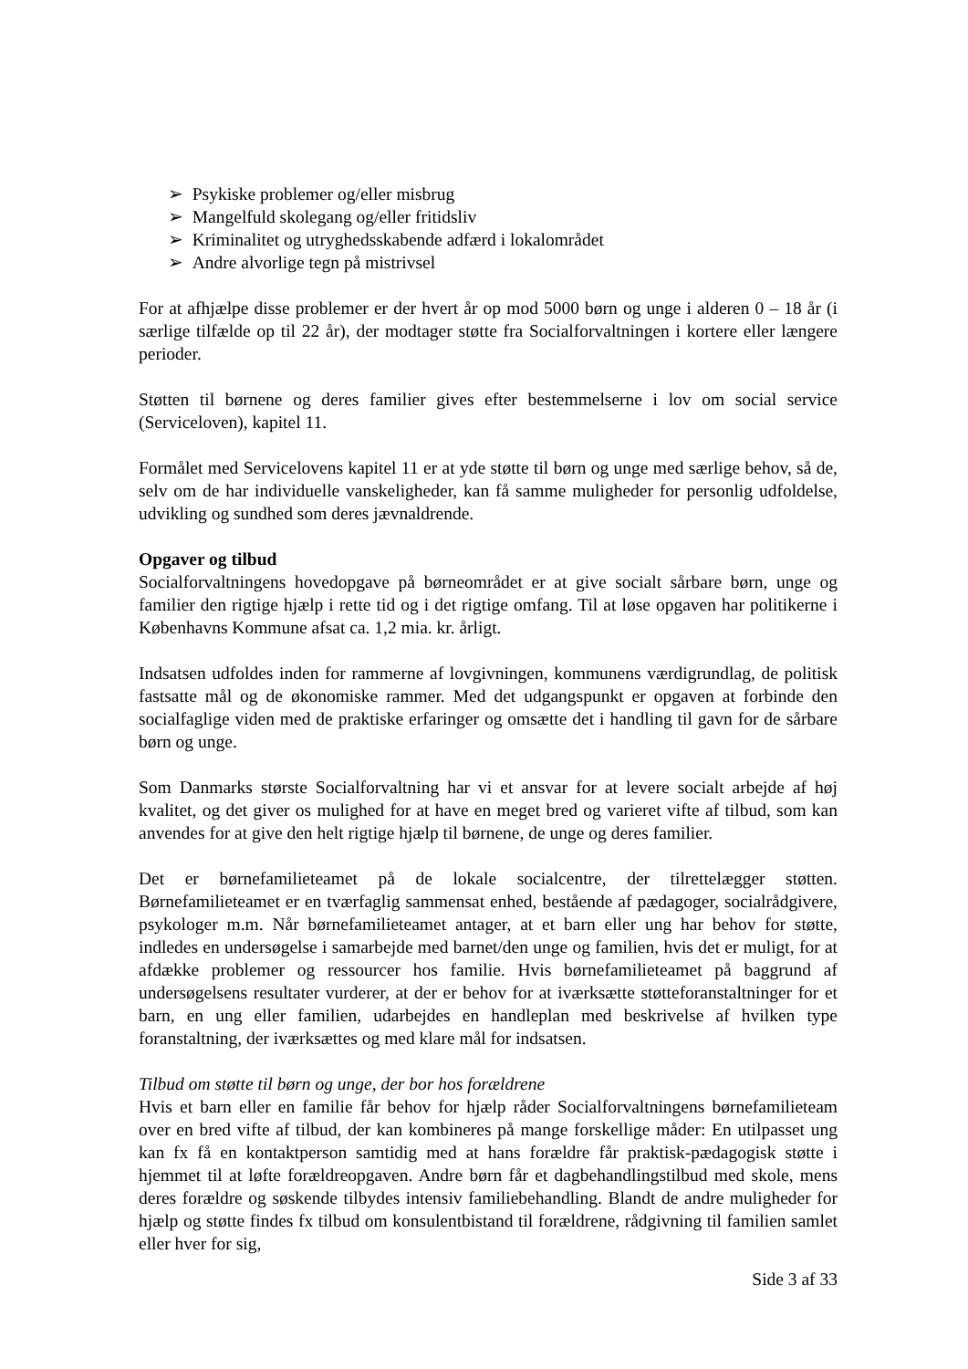➢ Psykiske problemer og/eller misbrug
➢ Mangelfuld skolegang og/eller fritidsliv
➢ Kriminalitet og utryghedsskabende adfærd i lokalområdet
➢ Andre alvorlige tegn på mistrivsel
For at afhjælpe disse problemer er der hvert år op mod 5000 børn og unge i alderen 0 – 18 år (i særlige tilfælde op til 22 år), der modtager støtte fra Socialforvaltningen i kortere eller længere perioder.
Støtten til børnene og deres familier gives efter bestemmelserne i lov om social service (Serviceloven), kapitel 11.
Formålet med Servicelovens kapitel 11 er at yde støtte til børn og unge med særlige behov, så de, selv om de har individuelle vanskeligheder, kan få samme muligheder for personlig udfoldelse, udvikling og sundhed som deres jævnaldrende.
Opgaver og tilbud
Socialforvaltningens hovedopgave på børneområdet er at give socialt sårbare børn, unge og familier den rigtige hjælp i rette tid og i det rigtige omfang. Til at løse opgaven har politikerne i Københavns Kommune afsat ca. 1,2 mia. kr. årligt.
Indsatsen udfoldes inden for rammerne af lovgivningen, kommunens værdigrundlag, de politisk fastsatte mål og de økonomiske rammer. Med det udgangspunkt er opgaven at forbinde den socialfaglige viden med de praktiske erfaringer og omsætte det i handling til gavn for de sårbare børn og unge.
Som Danmarks største Socialforvaltning har vi et ansvar for at levere socialt arbejde af høj kvalitet, og det giver os mulighed for at have en meget bred og varieret vifte af tilbud, som kan anvendes for at give den helt rigtige hjælp til børnene, de unge og deres familier.
Det er børnefamilieteamet på de lokale socialcentre, der tilrettelægger støtten. Børnefamilieteamet er en tværfaglig sammensat enhed, bestående af pædagoger, socialrådgivere, psykologer m.m. Når børnefamilieteamet antager, at et barn eller ung har behov for støtte, indledes en undersøgelse i samarbejde med barnet/den unge og familien, hvis det er muligt, for at afdække problemer og ressourcer hos familie. Hvis børnefamilieteamet på baggrund af undersøgelsens resultater vurderer, at der er behov for at iværksætte støtteforanstaltninger for et barn, en ung eller familien, udarbejdes en handleplan med beskrivelse af hvilken type foranstaltning, der iværksættes og med klare mål for indsatsen.
Tilbud om støtte til børn og unge, der bor hos forældrene
Hvis et barn eller en familie får behov for hjælp råder Socialforvaltningens børnefamilieteam over en bred vifte af tilbud, der kan kombineres på mange forskellige måder: En utilpasset ung kan fx få en kontaktperson samtidig med at hans forældre får praktisk-pædagogisk støtte i hjemmet til at løfte forældreopgaven. Andre børn får et dagbehandlingstilbud med skole, mens deres forældre og søskende tilbydes intensiv familiebehandling. Blandt de andre muligheder for hjælp og støtte findes fx tilbud om konsulentbistand til forældrene, rådgivning til familien samlet eller hver for sig,
Side 3 af 33